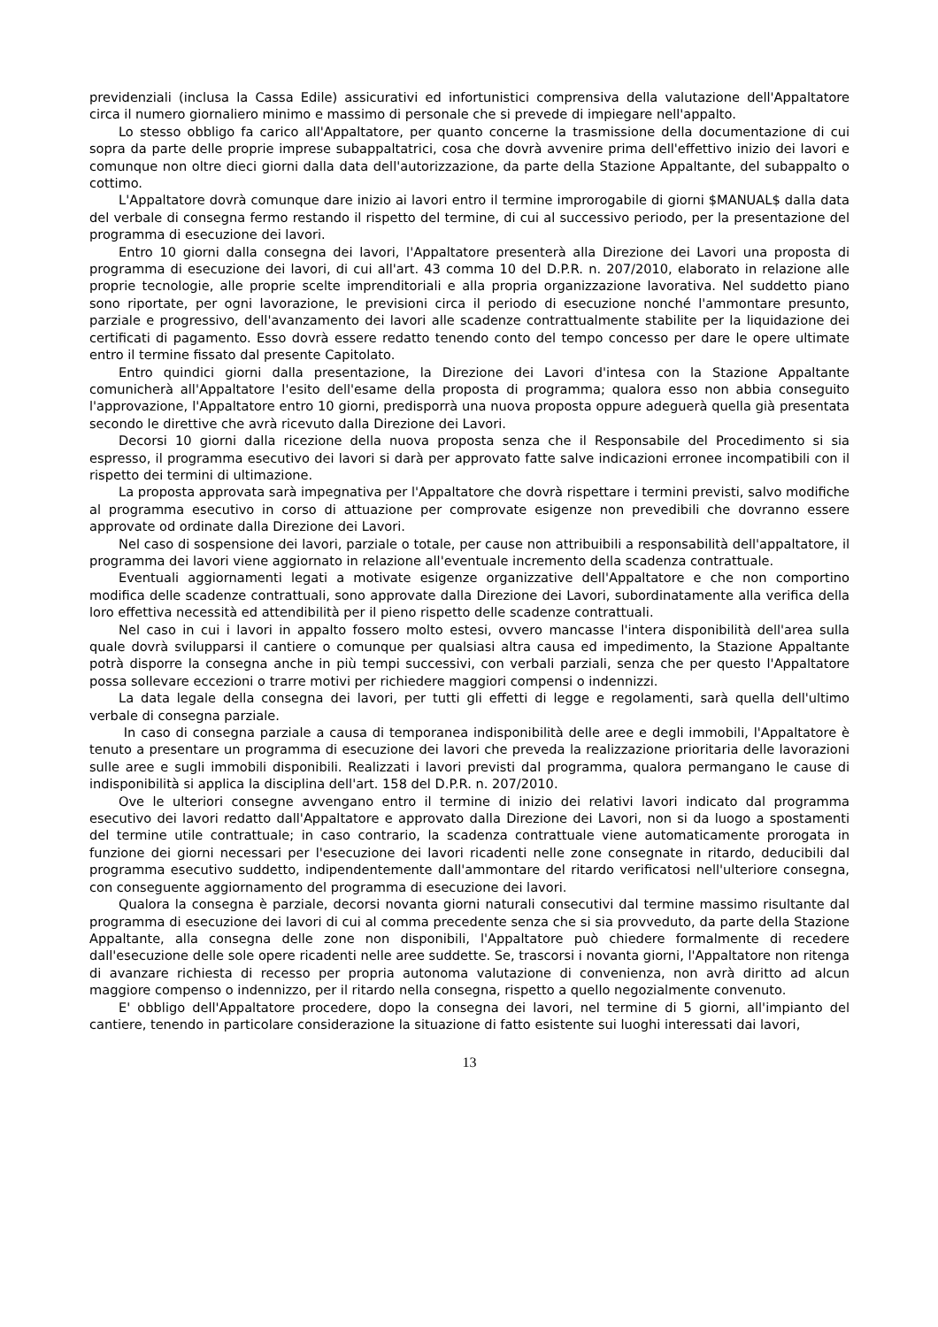previdenziali (inclusa la Cassa Edile) assicurativi ed infortunistici comprensiva della valutazione dell'Appaltatore circa il numero giornaliero minimo e massimo di personale che si prevede di impiegare nell'appalto.
Lo stesso obbligo fa carico all'Appaltatore, per quanto concerne la trasmissione della documentazione di cui sopra da parte delle proprie imprese subappaltatrici, cosa che dovrà avvenire prima dell'effettivo inizio dei lavori e comunque non oltre dieci giorni dalla data dell'autorizzazione, da parte della Stazione Appaltante, del subappalto o cottimo.
L'Appaltatore dovrà comunque dare inizio ai lavori entro il termine improrogabile di giorni $MANUAL$ dalla data del verbale di consegna fermo restando il rispetto del termine, di cui al successivo periodo, per la presentazione del programma di esecuzione dei lavori.
Entro 10 giorni dalla consegna dei lavori, l'Appaltatore presenterà alla Direzione dei Lavori una proposta di programma di esecuzione dei lavori, di cui all'art. 43 comma 10 del D.P.R. n. 207/2010, elaborato in relazione alle proprie tecnologie, alle proprie scelte imprenditoriali e alla propria organizzazione lavorativa. Nel suddetto piano sono riportate, per ogni lavorazione, le previsioni circa il periodo di esecuzione nonché l'ammontare presunto, parziale e progressivo, dell'avanzamento dei lavori alle scadenze contrattualmente stabilite per la liquidazione dei certificati di pagamento. Esso dovrà essere redatto tenendo conto del tempo concesso per dare le opere ultimate entro il termine fissato dal presente Capitolato.
Entro quindici giorni dalla presentazione, la Direzione dei Lavori d'intesa con la Stazione Appaltante comunicherà all'Appaltatore l'esito dell'esame della proposta di programma; qualora esso non abbia conseguito l'approvazione, l'Appaltatore entro 10 giorni, predisporrà una nuova proposta oppure adeguerà quella già presentata secondo le direttive che avrà ricevuto dalla Direzione dei Lavori.
Decorsi 10 giorni dalla ricezione della nuova proposta senza che il Responsabile del Procedimento si sia espresso, il programma esecutivo dei lavori si darà per approvato fatte salve indicazioni erronee incompatibili con il rispetto dei termini di ultimazione.
La proposta approvata sarà impegnativa per l'Appaltatore che dovrà rispettare i termini previsti, salvo modifiche al programma esecutivo in corso di attuazione per comprovate esigenze non prevedibili che dovranno essere approvate od ordinate dalla Direzione dei Lavori.
Nel caso di sospensione dei lavori, parziale o totale, per cause non attribuibili a responsabilità dell'appaltatore, il programma dei lavori viene aggiornato in relazione all'eventuale incremento della scadenza contrattuale.
Eventuali aggiornamenti legati a motivate esigenze organizzative dell'Appaltatore e che non comportino modifica delle scadenze contrattuali, sono approvate dalla Direzione dei Lavori, subordinatamente alla verifica della loro effettiva necessità ed attendibilità per il pieno rispetto delle scadenze contrattuali.
Nel caso in cui i lavori in appalto fossero molto estesi, ovvero mancasse l'intera disponibilità dell'area sulla quale dovrà svilupparsi il cantiere o comunque per qualsiasi altra causa ed impedimento, la Stazione Appaltante potrà disporre la consegna anche in più tempi successivi, con verbali parziali, senza che per questo l'Appaltatore possa sollevare eccezioni o trarre motivi per richiedere maggiori compensi o indennizzi.
La data legale della consegna dei lavori, per tutti gli effetti di legge e regolamenti, sarà quella dell'ultimo verbale di consegna parziale.
In caso di consegna parziale a causa di temporanea indisponibilità delle aree e degli immobili, l'Appaltatore è tenuto a presentare un programma di esecuzione dei lavori che preveda la realizzazione prioritaria delle lavorazioni sulle aree e sugli immobili disponibili. Realizzati i lavori previsti dal programma, qualora permangano le cause di indisponibilità si applica la disciplina dell'art. 158 del D.P.R. n. 207/2010.
Ove le ulteriori consegne avvengano entro il termine di inizio dei relativi lavori indicato dal programma esecutivo dei lavori redatto dall'Appaltatore e approvato dalla Direzione dei Lavori, non si da luogo a spostamenti del termine utile contrattuale; in caso contrario, la scadenza contrattuale viene automaticamente prorogata in funzione dei giorni necessari per l'esecuzione dei lavori ricadenti nelle zone consegnate in ritardo, deducibili dal programma esecutivo suddetto, indipendentemente dall'ammontare del ritardo verificatosi nell'ulteriore consegna, con conseguente aggiornamento del programma di esecuzione dei lavori.
Qualora la consegna è parziale, decorsi novanta giorni naturali consecutivi dal termine massimo risultante dal programma di esecuzione dei lavori di cui al comma precedente senza che si sia provveduto, da parte della Stazione Appaltante, alla consegna delle zone non disponibili, l'Appaltatore può chiedere formalmente di recedere dall'esecuzione delle sole opere ricadenti nelle aree suddette. Se, trascorsi i novanta giorni, l'Appaltatore non ritenga di avanzare richiesta di recesso per propria autonoma valutazione di convenienza, non avrà diritto ad alcun maggiore compenso o indennizzo, per il ritardo nella consegna, rispetto a quello negozialmente convenuto.
E' obbligo dell'Appaltatore procedere, dopo la consegna dei lavori, nel termine di 5 giorni, all'impianto del cantiere, tenendo in particolare considerazione la situazione di fatto esistente sui luoghi interessati dai lavori,
13